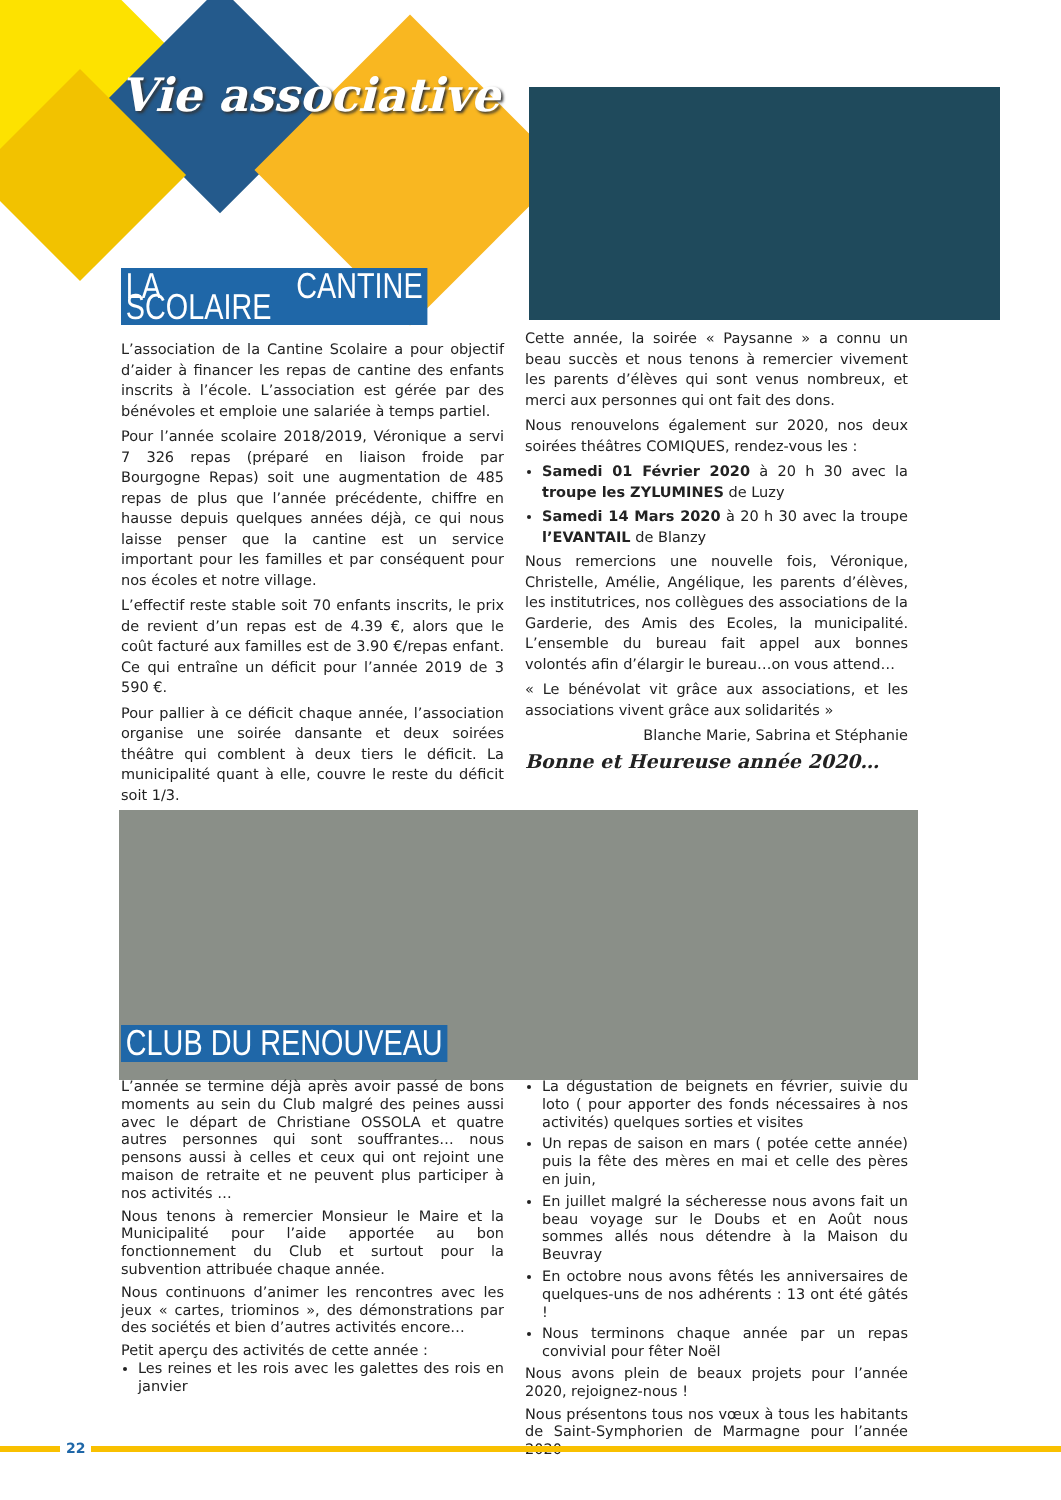Vie associative
LA CANTINE SCOLAIRE
L’association de la Cantine Scolaire a pour objectif d’aider à financer les repas de cantine des enfants inscrits à l’école. L’association est gérée par des bénévoles et emploie une salariée à temps partiel.
Pour l’année scolaire 2018/2019, Véronique a servi 7 326 repas (préparé en liaison froide par Bourgogne Repas) soit une augmentation de 485 repas de plus que l’année précédente, chiffre en hausse depuis quelques années déjà, ce qui nous laisse penser que la cantine est un service important pour les familles et par conséquent pour nos écoles et notre village.
L’effectif reste stable soit 70 enfants inscrits, le prix de revient d’un repas est de 4.39 €, alors que le coût facturé aux familles est de 3.90 €/repas enfant. Ce qui entraîne un déficit pour l’année 2019 de 3 590 €.
Pour pallier à ce déficit chaque année, l’association organise une soirée dansante et deux soirées théâtre qui comblent à deux tiers le déficit. La municipalité quant à elle, couvre le reste du déficit soit 1/3.
Cette année, la soirée « Paysanne » a connu un beau succès et nous tenons à remercier vivement les parents d’élèves qui sont venus nombreux, et merci aux personnes qui ont fait des dons.
Nous renouvelons également sur 2020, nos deux soirées théâtres COMIQUES, rendez-vous les :
Samedi 01 Février 2020 à 20 h 30 avec la troupe les ZYLUMINES de Luzy
Samedi 14 Mars 2020 à 20 h 30 avec la troupe l’EVANTAIL de Blanzy
Nous remercions une nouvelle fois, Véronique, Christelle, Amélie, Angélique, les parents d’élèves, les institutrices, nos collègues des associations de la Garderie, des Amis des Ecoles, la municipalité. L’ensemble du bureau fait appel aux bonnes volontés afin d’élargir le bureau…on vous attend…
« Le bénévolat vit grâce aux associations, et les associations vivent grâce aux solidarités »
Blanche Marie, Sabrina et Stéphanie
Bonne et Heureuse année 2020…
CLUB DU RENOUVEAU
L’année se termine déjà après avoir passé de bons moments au sein du Club malgré des peines aussi avec le départ de Christiane OSSOLA et quatre autres personnes qui sont souffrantes… nous pensons aussi à celles et ceux qui ont rejoint une maison de retraite et ne peuvent plus participer à nos activités …
Nous tenons à remercier Monsieur le Maire et la Municipalité pour l’aide apportée au bon fonctionnement du Club et surtout pour la subvention attribuée chaque année.
Nous continuons d’animer les rencontres avec les jeux « cartes, triominos », des démonstrations par des sociétés et bien d’autres activités encore…
Petit aperçu des activités de cette année :
Les reines et les rois avec les galettes des rois en janvier
La dégustation de beignets en février, suivie du loto ( pour apporter des fonds nécessaires à nos activités) quelques sorties et visites
Un repas de saison en mars ( potée cette année) puis la fête des mères en mai et celle des pères en juin,
En juillet malgré la sécheresse nous avons fait un beau voyage sur le Doubs et en Août nous sommes allés nous détendre à la Maison du Beuvray
En octobre nous avons fêtés les anniversaires de quelques-uns de nos adhérents : 13 ont été gâtés !
Nous terminons chaque année par un repas convivial pour fêter Noël
Nous avons plein de beaux projets pour l’année 2020, rejoignez-nous !
Nous présentons tous nos vœux à tous les habitants de Saint-Symphorien de Marmagne pour l’année 2020
22